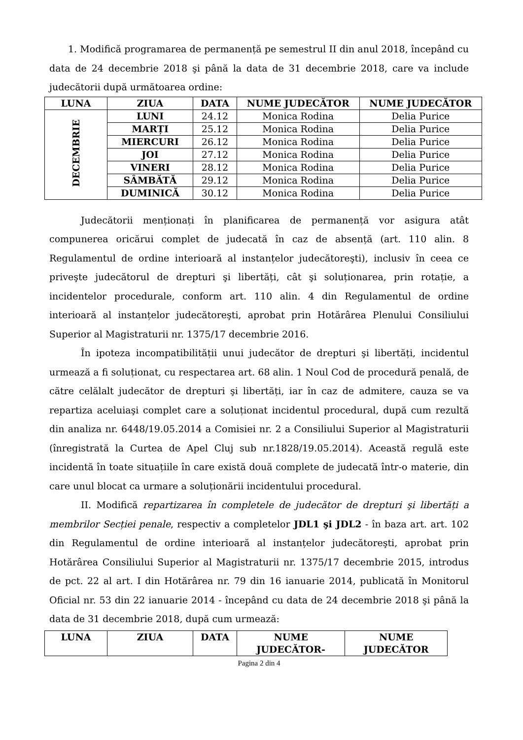1. Modifică programarea de permanență pe semestrul II din anul 2018, începând cu data de 24 decembrie 2018 şi până la data de 31 decembrie 2018, care va include judecătorii după următoarea ordine:
| LUNA | ZIUA | DATA | NUME JUDECĂTOR | NUME JUDECĂTOR |
| --- | --- | --- | --- | --- |
| DECEMBRIE | LUNI | 24.12 | Monica Rodina | Delia Purice |
| | MARȚI | 25.12 | Monica Rodina | Delia Purice |
| | MIERCURI | 26.12 | Monica Rodina | Delia Purice |
| | JOI | 27.12 | Monica Rodina | Delia Purice |
| | VINERI | 28.12 | Monica Rodina | Delia Purice |
| | SÂMBĂTĂ | 29.12 | Monica Rodina | Delia Purice |
| | DUMINICĂ | 30.12 | Monica Rodina | Delia Purice |
Judecătorii menționați în planificarea de permanență vor asigura atât compunerea oricărui complet de judecată în caz de absență (art. 110 alin. 8 Regulamentul de ordine interioară al instanțelor judecătoreşti), inclusiv în ceea ce priveşte judecătorul de drepturi şi libertăți, cât şi soluționarea, prin rotație, a incidentelor procedurale, conform art. 110 alin. 4 din Regulamentul de ordine interioară al instanțelor judecătoreşti, aprobat prin Hotărârea Plenului Consiliului Superior al Magistraturii nr. 1375/17 decembrie 2016.
În ipoteza incompatibilității unui judecător de drepturi şi libertăți, incidentul urmează a fi soluționat, cu respectarea art. 68 alin. 1 Noul Cod de procedură penală, de către celălalt judecător de drepturi şi libertăți, iar în caz de admitere, cauza se va repartiza aceluiaşi complet care a soluționat incidentul procedural, după cum rezultă din analiza nr. 6448/19.05.2014 a Comisiei nr. 2 a Consiliului Superior al Magistraturii (înregistrată la Curtea de Apel Cluj sub nr.1828/19.05.2014). Această regulă este incidentă în toate situațiile în care există două complete de judecată într-o materie, din care unul blocat ca urmare a soluționării incidentului procedural.
II. Modifică repartizarea în completele de judecător de drepturi şi libertăți a membrilor Secției penale, respectiv a completelor JDL1 şi JDL2 - în baza art. art. 102 din Regulamentul de ordine interioară al instanțelor judecătoreşti, aprobat prin Hotărârea Consiliului Superior al Magistraturii nr. 1375/17 decembrie 2015, introdus de pct. 22 al art. I din Hotărârea nr. 79 din 16 ianuarie 2014, publicată în Monitorul Oficial nr. 53 din 22 ianuarie 2014 - începând cu data de 24 decembrie 2018 şi până la data de 31 decembrie 2018, după cum urmează:
| LUNA | ZIUA | DATA | NUME JUDECĂTOR- | NUME JUDECĂTOR |
| --- | --- | --- | --- | --- |
Pagina 2 din 4